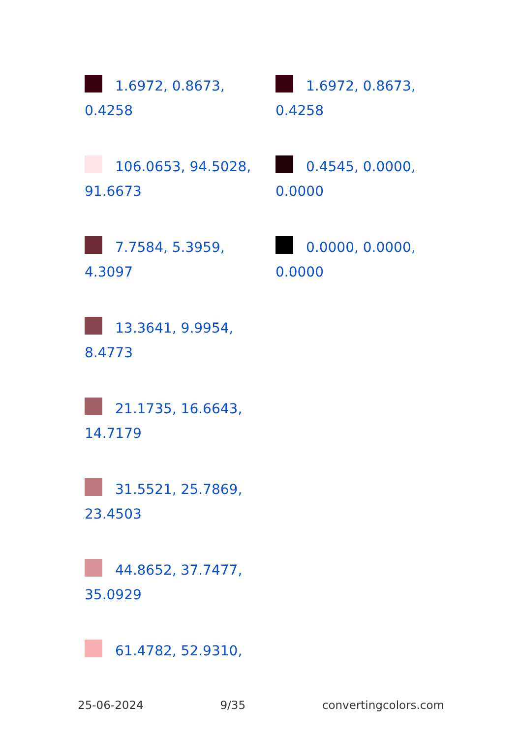1.6972, 0.8673,
0.4258
106.0653, 94.5028,
91.6673
7.7584, 5.3959,
4.3097
13.3641, 9.9954,
8.4773
21.1735, 16.6643,
14.7179
31.5521, 25.7869,
23.4503
44.8652, 37.7477,
35.0929
61.4782, 52.9310,
1.6972, 0.8673,
0.4258
0.4545, 0.0000,
0.0000
0.0000, 0.0000,
0.0000
25-06-2024 9/35 convertingcolors.com